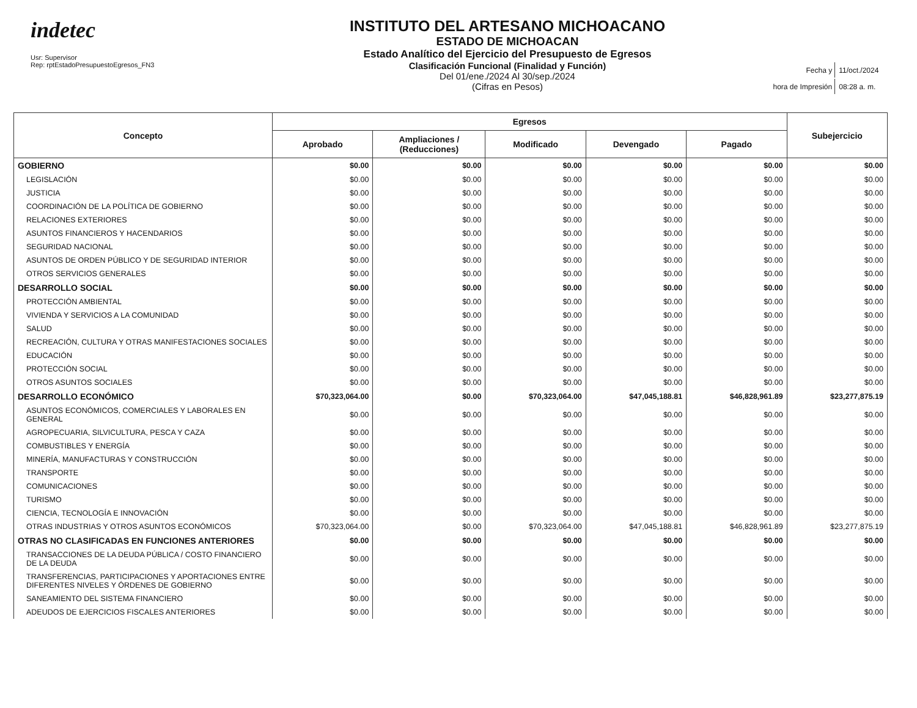indetec
Usr: Supervisor
Rep: rptEstadoPresupuestoEgresos_FN3
INSTITUTO DEL ARTESANO MICHOACANO
ESTADO DE MICHOACAN
Estado Analítico del Ejercicio del Presupuesto de Egresos
Clasificación Funcional (Finalidad y Función)
Del 01/ene./2024 Al 30/sep./2024
(Cifras en Pesos)
| Fecha y | 11/oct./2024 |
| hora de Impresión | 08:28 a. m. |
| Concepto | Egresos | | | | | Subejercicio |
| --- | --- | --- | --- | --- | --- | --- |
| | Aprobado | Ampliaciones / (Reducciones) | Modificado | Devengado | Pagado | |
| GOBIERNO | $0.00 | $0.00 | $0.00 | $0.00 | $0.00 | $0.00 |
| LEGISLACIÓN | $0.00 | $0.00 | $0.00 | $0.00 | $0.00 | $0.00 |
| JUSTICIA | $0.00 | $0.00 | $0.00 | $0.00 | $0.00 | $0.00 |
| COORDINACIÓN DE LA POLÍTICA DE GOBIERNO | $0.00 | $0.00 | $0.00 | $0.00 | $0.00 | $0.00 |
| RELACIONES EXTERIORES | $0.00 | $0.00 | $0.00 | $0.00 | $0.00 | $0.00 |
| ASUNTOS FINANCIEROS Y HACENDARIOS | $0.00 | $0.00 | $0.00 | $0.00 | $0.00 | $0.00 |
| SEGURIDAD NACIONAL | $0.00 | $0.00 | $0.00 | $0.00 | $0.00 | $0.00 |
| ASUNTOS DE ORDEN PÚBLICO Y DE SEGURIDAD INTERIOR | $0.00 | $0.00 | $0.00 | $0.00 | $0.00 | $0.00 |
| OTROS SERVICIOS GENERALES | $0.00 | $0.00 | $0.00 | $0.00 | $0.00 | $0.00 |
| DESARROLLO SOCIAL | $0.00 | $0.00 | $0.00 | $0.00 | $0.00 | $0.00 |
| PROTECCIÓN AMBIENTAL | $0.00 | $0.00 | $0.00 | $0.00 | $0.00 | $0.00 |
| VIVIENDA Y SERVICIOS A LA COMUNIDAD | $0.00 | $0.00 | $0.00 | $0.00 | $0.00 | $0.00 |
| SALUD | $0.00 | $0.00 | $0.00 | $0.00 | $0.00 | $0.00 |
| RECREACIÓN, CULTURA Y OTRAS MANIFESTACIONES SOCIALES | $0.00 | $0.00 | $0.00 | $0.00 | $0.00 | $0.00 |
| EDUCACIÓN | $0.00 | $0.00 | $0.00 | $0.00 | $0.00 | $0.00 |
| PROTECCIÓN SOCIAL | $0.00 | $0.00 | $0.00 | $0.00 | $0.00 | $0.00 |
| OTROS ASUNTOS SOCIALES | $0.00 | $0.00 | $0.00 | $0.00 | $0.00 | $0.00 |
| DESARROLLO ECONÓMICO | $70,323,064.00 | $0.00 | $70,323,064.00 | $47,045,188.81 | $46,828,961.89 | $23,277,875.19 |
| ASUNTOS ECONÓMICOS, COMERCIALES Y LABORALES EN GENERAL | $0.00 | $0.00 | $0.00 | $0.00 | $0.00 | $0.00 |
| AGROPECUARIA, SILVICULTURA, PESCA Y CAZA | $0.00 | $0.00 | $0.00 | $0.00 | $0.00 | $0.00 |
| COMBUSTIBLES Y ENERGÍA | $0.00 | $0.00 | $0.00 | $0.00 | $0.00 | $0.00 |
| MINERÍA, MANUFACTURAS Y CONSTRUCCIÓN | $0.00 | $0.00 | $0.00 | $0.00 | $0.00 | $0.00 |
| TRANSPORTE | $0.00 | $0.00 | $0.00 | $0.00 | $0.00 | $0.00 |
| COMUNICACIONES | $0.00 | $0.00 | $0.00 | $0.00 | $0.00 | $0.00 |
| TURISMO | $0.00 | $0.00 | $0.00 | $0.00 | $0.00 | $0.00 |
| CIENCIA, TECNOLOGÍA E INNOVACIÓN | $0.00 | $0.00 | $0.00 | $0.00 | $0.00 | $0.00 |
| OTRAS INDUSTRIAS Y OTROS ASUNTOS ECONÓMICOS | $70,323,064.00 | $0.00 | $70,323,064.00 | $47,045,188.81 | $46,828,961.89 | $23,277,875.19 |
| OTRAS NO CLASIFICADAS EN FUNCIONES ANTERIORES | $0.00 | $0.00 | $0.00 | $0.00 | $0.00 | $0.00 |
| TRANSACCIONES DE LA DEUDA PÚBLICA / COSTO FINANCIERO DE LA DEUDA | $0.00 | $0.00 | $0.00 | $0.00 | $0.00 | $0.00 |
| TRANSFERENCIAS, PARTICIPACIONES Y APORTACIONES ENTRE DIFERENTES NIVELES Y ÓRDENES DE GOBIERNO | $0.00 | $0.00 | $0.00 | $0.00 | $0.00 | $0.00 |
| SANEAMIENTO DEL SISTEMA FINANCIERO | $0.00 | $0.00 | $0.00 | $0.00 | $0.00 | $0.00 |
| ADEUDOS DE EJERCICIOS FISCALES ANTERIORES | $0.00 | $0.00 | $0.00 | $0.00 | $0.00 | $0.00 |